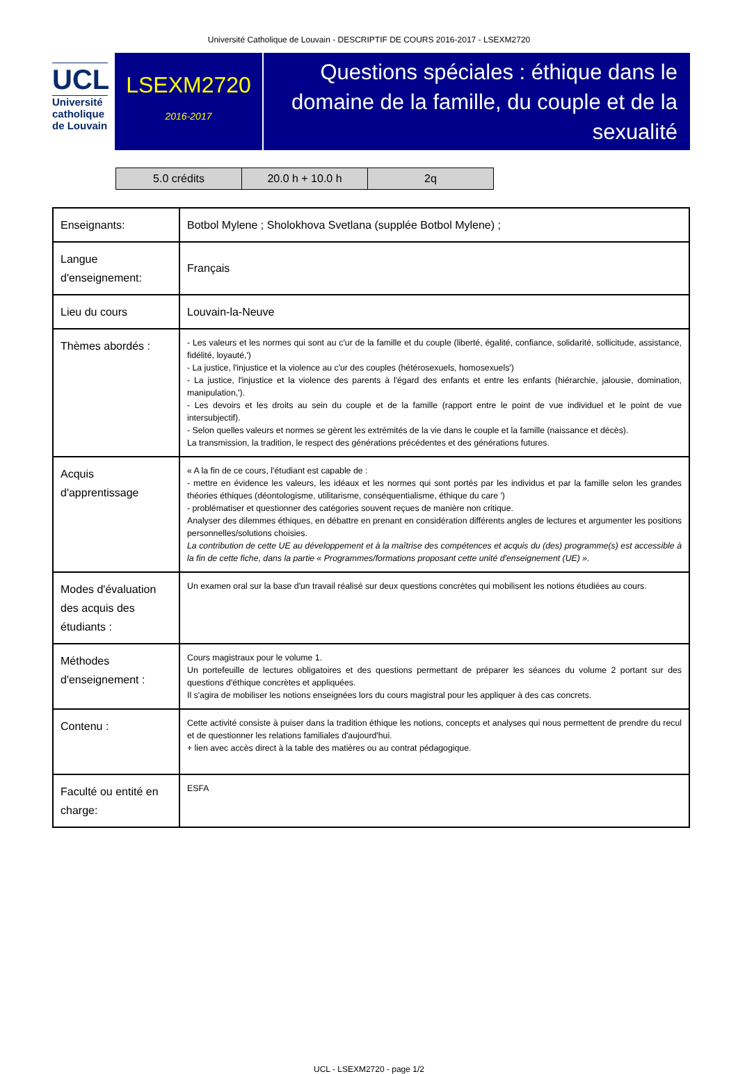Université Catholique de Louvain - DESCRIPTIF DE COURS 2016-2017 - LSEXM2720
UCL
Université
catholique
de Louvain
LSEXM2720
2016-2017
Questions spéciales : éthique dans le domaine de la famille, du couple et de la sexualité
| 5.0 crédits | 20.0 h + 10.0 h | 2q |
| Enseignants: | Botbol Mylene ; Sholokhova Svetlana (supplée Botbol Mylene) ; |
| Langue d'enseignement: | Français |
| Lieu du cours | Louvain-la-Neuve |
| Thèmes abordés : | - Les valeurs et les normes qui sont au c'ur de la famille et du couple (liberté, égalité, confiance, solidarité, sollicitude, assistance, fidélité, loyauté,') - La justice, l'injustice et la violence au c'ur des couples (hétérosexuels, homosexuels') - La justice, l'injustice et la violence des parents à l'égard des enfants et entre les enfants (hiérarchie, jalousie, domination, manipulation,'). - Les devoirs et les droits au sein du couple et de la famille (rapport entre le point de vue individuel et le point de vue intersubjectif). - Selon quelles valeurs et normes se gèrent les extrémités de la vie dans le couple et la famille (naissance et décès). La transmission, la tradition, le respect des générations précédentes et des générations futures. |
| Acquis d'apprentissage | « A la fin de ce cours, l'étudiant est capable de : - mettre en évidence les valeurs, les idéaux et les normes qui sont portés par les individus et par la famille selon les grandes théories éthiques (déontologisme, utilitarisme, conséquentialisme, éthique du care ') - problématiser et questionner des catégories souvent reçues de manière non critique. Analyser des dilemmes éthiques, en débattre en prenant en considération différents angles de lectures et argumenter les positions personnelles/solutions choisies. La contribution de cette UE au développement et à la maîtrise des compétences et acquis du (des) programme(s) est accessible à la fin de cette fiche, dans la partie « Programmes/formations proposant cette unité d'enseignement (UE) ». |
| Modes d'évaluation des acquis des étudiants : | Un examen oral sur la base d'un travail réalisé sur deux questions concrètes qui mobilisent les notions étudiées au cours. |
| Méthodes d'enseignement : | Cours magistraux pour le volume 1. Un portefeuille de lectures obligatoires et des questions permettant de préparer les séances du volume 2 portant sur des questions d'éthique concrètes et appliquées. Il s'agira de mobiliser les notions enseignées lors du cours magistral pour les appliquer à des cas concrets. |
| Contenu : | Cette activité consiste à puiser dans la tradition éthique les notions, concepts et analyses qui nous permettent de prendre du recul et de questionner les relations familiales d'aujourd'hui. + lien avec accès direct à la table des matières ou au contrat pédagogique. |
| Faculté ou entité en charge: | ESFA |
UCL - LSEXM2720 - page 1/2